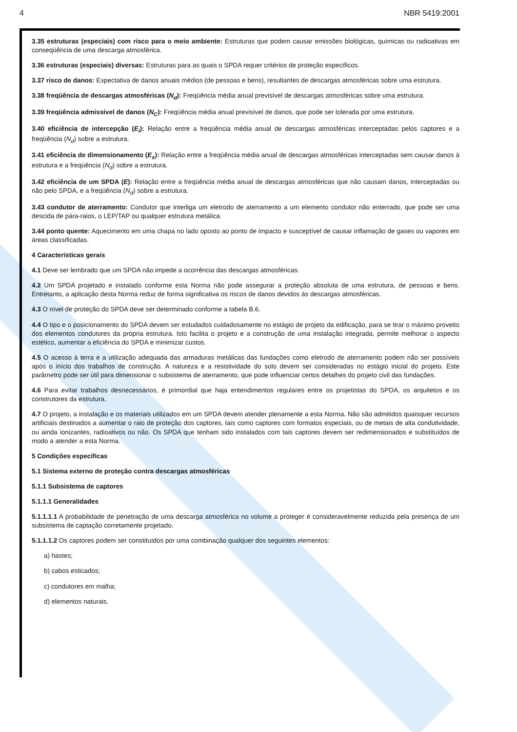4 NBR 5419:2001
3.35 estruturas (especiais) com risco para o meio ambiente: Estruturas que podem causar emissões biológicas, químicas ou radioativas em conseqüência de uma descarga atmosférica.
3.36 estruturas (especiais) diversas: Estruturas para as quais o SPDA requer critérios de proteção específicos.
3.37 risco de danos: Expectativa de danos anuais médios (de pessoas e bens), resultantes de descargas atmosféricas sobre uma estrutura.
3.38 freqüência de descargas atmosféricas (N<sub>d</sub>): Freqüência média anual previsível de descargas atmosféricas sobre uma estrutura.
3.39 freqüência admissível de danos (N<sub>C</sub>): Freqüência média anual previsível de danos, que pode ser tolerada por uma estrutura.
3.40 eficiência de intercepção (E<sub>i</sub>): Relação entre a freqüência média anual de descargas atmosféricas interceptadas pelos captores e a freqüência (N<sub>d</sub>) sobre a estrutura.
3.41 eficiência de dimensionamento (E<sub>s</sub>): Relação entre a freqüência média anual de descargas atmosféricas interceptadas sem causar danos à estrutura e a freqüência (N<sub>d</sub>) sobre a estrutura.
3.42 eficiência de um SPDA (E): Relação entre a freqüência média anual de descargas atmosféricas que não causam danos, interceptadas ou não pelo SPDA, e a freqüência (N<sub>d</sub>) sobre a estrutura.
3.43 condutor de aterramento: Condutor que interliga um eletrodo de aterramento a um elemento condutor não enterrado, que pode ser uma descida de pára-raios, o LEP/TAP ou qualquer estrutura metálica.
3.44 ponto quente: Aquecimento em uma chapa no lado oposto ao ponto de impacto e susceptível de causar inflamação de gases ou vapores em áreas classificadas.
4 Características gerais
4.1 Deve ser lembrado que um SPDA não impede a ocorrência das descargas atmosféricas.
4.2 Um SPDA projetado e instalado conforme esta Norma não pode assegurar a proteção absoluta de uma estrutura, de pessoas e bens. Entretanto, a aplicação desta Norma reduz de forma significativa os riscos de danos devidos às descargas atmosféricas.
4.3 O nível de proteção do SPDA deve ser determinado conforme a tabela B.6.
4.4 O tipo e o posicionamento do SPDA devem ser estudados cuidadosamente no estágio de projeto da edificação, para se tirar o máximo proveito dos elementos condutores da própria estrutura. Isto facilita o projeto e a construção de uma instalação integrada, permite melhorar o aspecto estético, aumentar a eficiência do SPDA e minimizar custos.
4.5 O acesso à terra e a utilização adequada das armaduras metálicas das fundações como eletrodo de aterramento podem não ser possíveis após o início dos trabalhos de construção. A natureza e a resistividade do solo devem ser consideradas no estágio inicial do projeto. Este parâmetro pode ser útil para dimensionar o subsistema de aterramento, que pode influenciar certos detalhes do projeto civil das fundações.
4.6 Para evitar trabalhos desnecessários, é primordial que haja entendimentos regulares entre os projetistas do SPDA, os arquitetos e os construtores da estrutura.
4.7 O projeto, a instalação e os materiais utilizados em um SPDA devem atender plenamente a esta Norma. Não são admitidos quaisquer recursos artificiais destinados a aumentar o raio de proteção dos captores, tais como captores com formatos especiais, ou de metais de alta condutividade, ou ainda ionizantes, radioativos ou não. Os SPDA que tenham sido instalados com tais captores devem ser redimensionados e substituídos de modo a atender a esta Norma.
5 Condições específicas
5.1 Sistema externo de proteção contra descargas atmosféricas
5.1.1 Subsistema de captores
5.1.1.1 Generalidades
5.1.1.1.1 A probabilidade de penetração de uma descarga atmosférica no volume a proteger é consideravelmente reduzida pela presença de um subsistema de captação corretamente projetado.
5.1.1.1.2 Os captores podem ser constituídos por uma combinação qualquer dos seguintes elementos:
a) hastes;
b) cabos esticados;
c) condutores em malha;
d) elementos naturais.